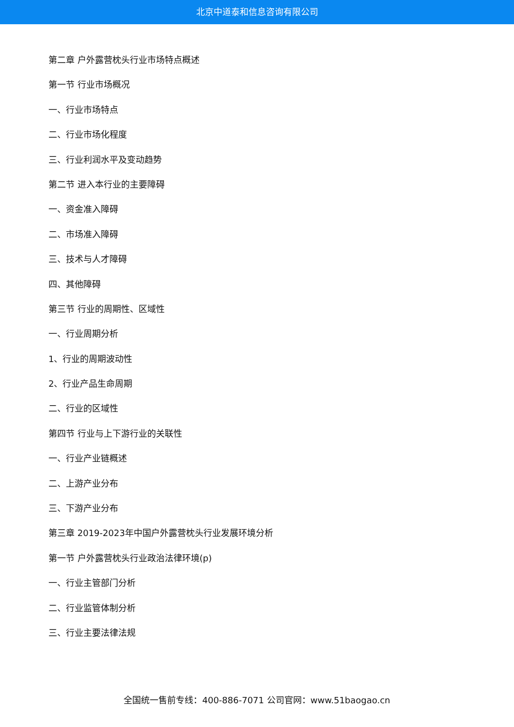北京中道泰和信息咨询有限公司
第二章 户外露营枕头行业市场特点概述
第一节 行业市场概况
一、行业市场特点
二、行业市场化程度
三、行业利润水平及变动趋势
第二节 进入本行业的主要障碍
一、资金准入障碍
二、市场准入障碍
三、技术与人才障碍
四、其他障碍
第三节 行业的周期性、区域性
一、行业周期分析
1、行业的周期波动性
2、行业产品生命周期
二、行业的区域性
第四节 行业与上下游行业的关联性
一、行业产业链概述
二、上游产业分布
三、下游产业分布
第三章 2019-2023年中国户外露营枕头行业发展环境分析
第一节 户外露营枕头行业政治法律环境(p)
一、行业主管部门分析
二、行业监管体制分析
三、行业主要法律法规
全国统一售前专线：400-886-7071 公司官网：www.51baogao.cn